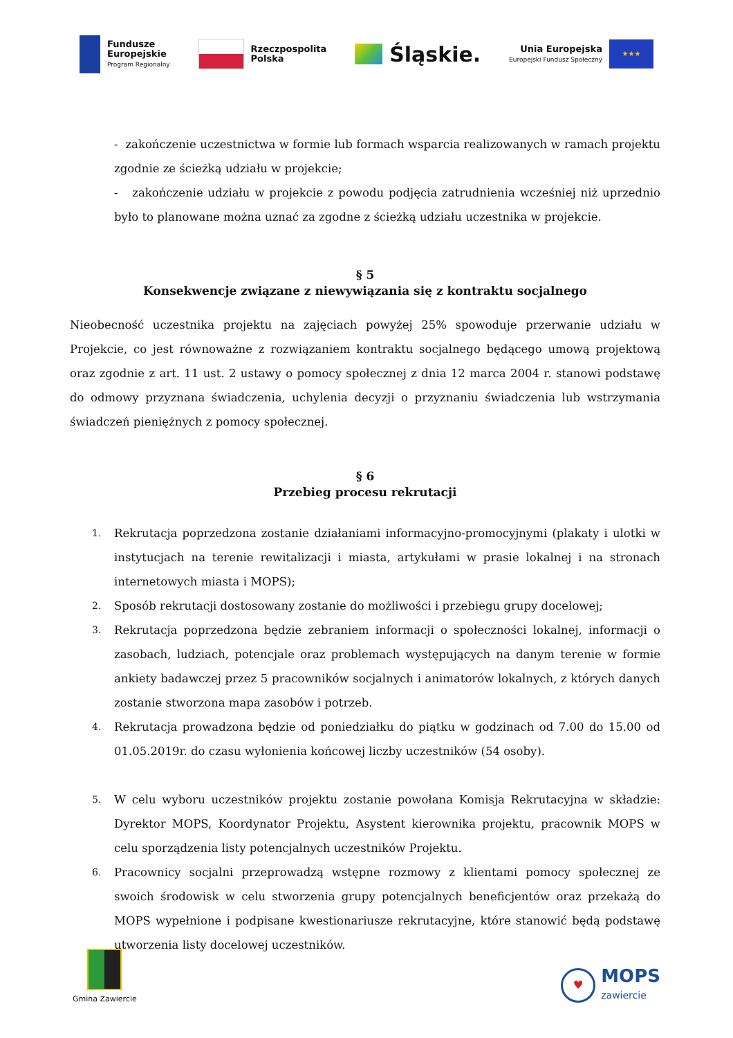Fundusze
Europejskie
Program Regionalny
Rzeczpospolita
Polska
Śląskie.
Unia Europejska
Europejski Fundusz Społeczny
★★★
- zakończenie uczestnictwa w formie lub formach wsparcia realizowanych w ramach projektu zgodnie ze ścieżką udziału w projekcie;
- zakończenie udziału w projekcie z powodu podjęcia zatrudnienia wcześniej niż uprzednio było to planowane można uznać za zgodne z ścieżką udziału uczestnika w projekcie.
§ 5
Konsekwencje związane z niewywiązania się z kontraktu socjalnego
Nieobecność uczestnika projektu na zajęciach powyżej 25% spowoduje przerwanie udziału w Projekcie, co jest równoważne z rozwiązaniem kontraktu socjalnego będącego umową projektową oraz zgodnie z art. 11 ust. 2 ustawy o pomocy społecznej z dnia 12 marca 2004 r. stanowi podstawę do odmowy przyznana świadczenia, uchylenia decyzji o przyznaniu świadczenia lub wstrzymania świadczeń pieniężnych z pomocy społecznej.
§ 6
Przebieg procesu rekrutacji
1. Rekrutacja poprzedzona zostanie działaniami informacyjno-promocyjnymi (plakaty i ulotki w instytucjach na terenie rewitalizacji i miasta, artykułami w prasie lokalnej i na stronach internetowych miasta i MOPS);
2. Sposób rekrutacji dostosowany zostanie do możliwości i przebiegu grupy docelowej;
3. Rekrutacja poprzedzona będzie zebraniem informacji o społeczności lokalnej, informacji o zasobach, ludziach, potencjale oraz problemach występujących na danym terenie w formie ankiety badawczej przez 5 pracowników socjalnych i animatorów lokalnych, z których danych zostanie stworzona mapa zasobów i potrzeb.
4. Rekrutacja prowadzona będzie od poniedziałku do piątku w godzinach od 7.00 do 15.00 od 01.05.2019r. do czasu wyłonienia końcowej liczby uczestników (54 osoby).
5. W celu wyboru uczestników projektu zostanie powołana Komisja Rekrutacyjna w składzie: Dyrektor MOPS, Koordynator Projektu, Asystent kierownika projektu, pracownik MOPS w celu sporządzenia listy potencjalnych uczestników Projektu.
6. Pracownicy socjalni przeprowadzą wstępne rozmowy z klientami pomocy społecznej ze swoich środowisk w celu stworzenia grupy potencjalnych beneficjentów oraz przekażą do MOPS wypełnione i podpisane kwestionariusze rekrutacyjne, które stanowić będą podstawę utworzenia listy docelowej uczestników.
Gmina Zawiercie
♥
MOPS
zawiercie